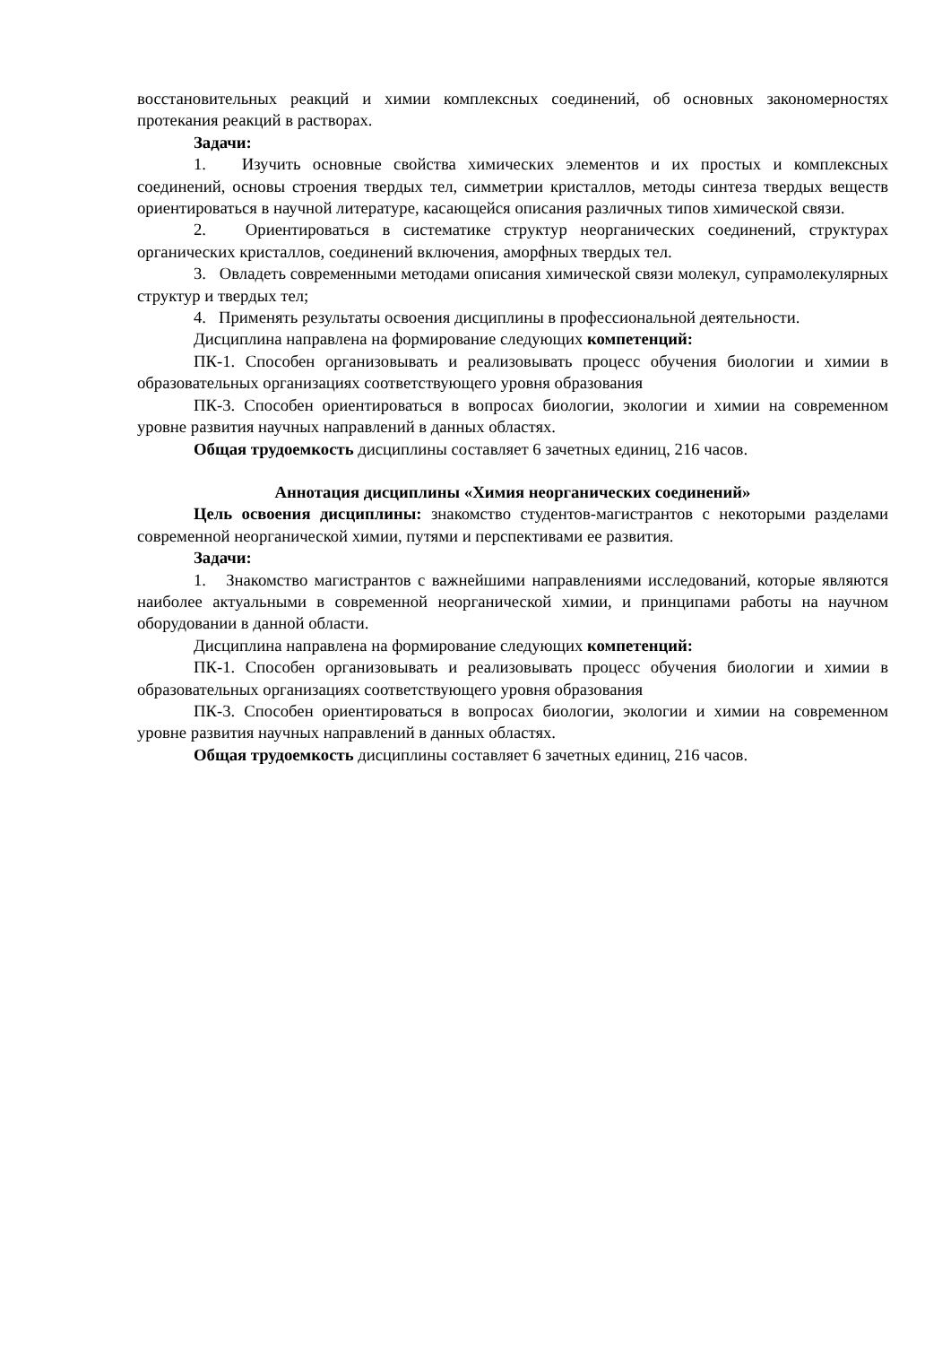восстановительных реакций и химии комплексных соединений, об основных закономерностях протекания реакций в растворах.
Задачи:
1. Изучить основные свойства химических элементов и их простых и комплексных соединений, основы строения твердых тел, симметрии кристаллов, методы синтеза твердых веществ ориентироваться в научной литературе, касающейся описания различных типов химической связи.
2. Ориентироваться в систематике структур неорганических соединений, структурах органических кристаллов, соединений включения, аморфных твердых тел.
3. Овладеть современными методами описания химической связи молекул, супрамолекулярных структур и твердых тел;
4. Применять результаты освоения дисциплины в профессиональной деятельности.
Дисциплина направлена на формирование следующих компетенций:
ПК-1. Способен организовывать и реализовывать процесс обучения биологии и химии в образовательных организациях соответствующего уровня образования
ПК-3. Способен ориентироваться в вопросах биологии, экологии и химии на современном уровне развития научных направлений в данных областях.
Общая трудоемкость дисциплины составляет 6 зачетных единиц, 216 часов.
Аннотация дисциплины «Химия неорганических соединений»
Цель освоения дисциплины: знакомство студентов-магистрантов с некоторыми разделами современной неорганической химии, путями и перспективами ее развития.
Задачи:
1. Знакомство магистрантов с важнейшими направлениями исследований, которые являются наиболее актуальными в современной неорганической химии, и принципами работы на научном оборудовании в данной области.
Дисциплина направлена на формирование следующих компетенций:
ПК-1. Способен организовывать и реализовывать процесс обучения биологии и химии в образовательных организациях соответствующего уровня образования
ПК-3. Способен ориентироваться в вопросах биологии, экологии и химии на современном уровне развития научных направлений в данных областях.
Общая трудоемкость дисциплины составляет 6 зачетных единиц, 216 часов.